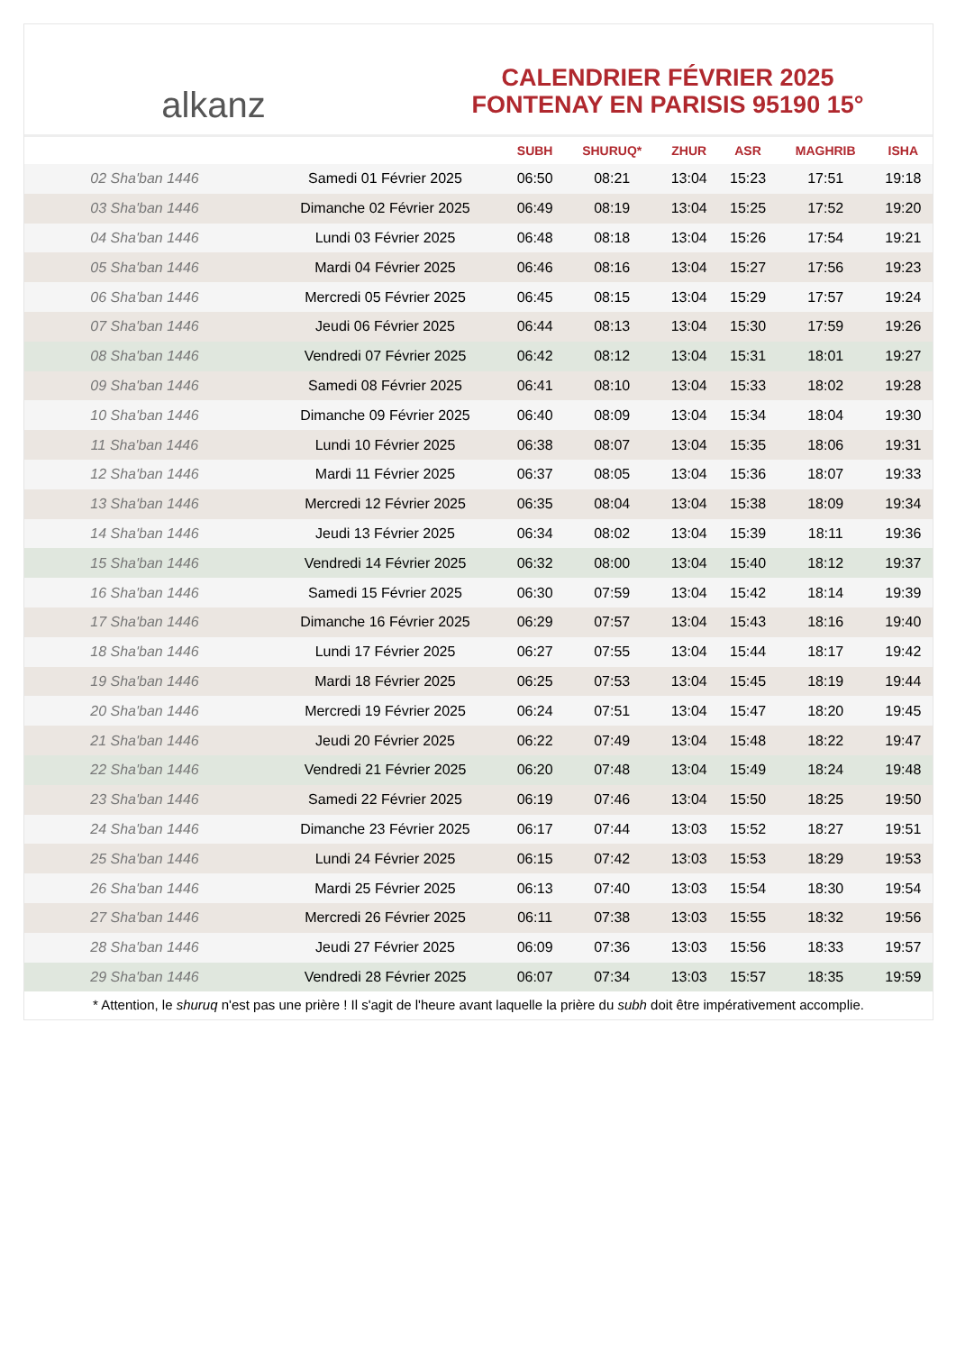alkanz
CALENDRIER FÉVRIER 2025
FONTENAY EN PARISIS 95190 15°
| | | SUBH | SHURUQ* | ZHUR | ASR | MAGHRIB | ISHA |
| --- | --- | --- | --- | --- | --- | --- | --- |
| 02 Sha'ban 1446 | Samedi 01 Février 2025 | 06:50 | 08:21 | 13:04 | 15:23 | 17:51 | 19:18 |
| 03 Sha'ban 1446 | Dimanche 02 Février 2025 | 06:49 | 08:19 | 13:04 | 15:25 | 17:52 | 19:20 |
| 04 Sha'ban 1446 | Lundi 03 Février 2025 | 06:48 | 08:18 | 13:04 | 15:26 | 17:54 | 19:21 |
| 05 Sha'ban 1446 | Mardi 04 Février 2025 | 06:46 | 08:16 | 13:04 | 15:27 | 17:56 | 19:23 |
| 06 Sha'ban 1446 | Mercredi 05 Février 2025 | 06:45 | 08:15 | 13:04 | 15:29 | 17:57 | 19:24 |
| 07 Sha'ban 1446 | Jeudi 06 Février 2025 | 06:44 | 08:13 | 13:04 | 15:30 | 17:59 | 19:26 |
| 08 Sha'ban 1446 | Vendredi 07 Février 2025 | 06:42 | 08:12 | 13:04 | 15:31 | 18:01 | 19:27 |
| 09 Sha'ban 1446 | Samedi 08 Février 2025 | 06:41 | 08:10 | 13:04 | 15:33 | 18:02 | 19:28 |
| 10 Sha'ban 1446 | Dimanche 09 Février 2025 | 06:40 | 08:09 | 13:04 | 15:34 | 18:04 | 19:30 |
| 11 Sha'ban 1446 | Lundi 10 Février 2025 | 06:38 | 08:07 | 13:04 | 15:35 | 18:06 | 19:31 |
| 12 Sha'ban 1446 | Mardi 11 Février 2025 | 06:37 | 08:05 | 13:04 | 15:36 | 18:07 | 19:33 |
| 13 Sha'ban 1446 | Mercredi 12 Février 2025 | 06:35 | 08:04 | 13:04 | 15:38 | 18:09 | 19:34 |
| 14 Sha'ban 1446 | Jeudi 13 Février 2025 | 06:34 | 08:02 | 13:04 | 15:39 | 18:11 | 19:36 |
| 15 Sha'ban 1446 | Vendredi 14 Février 2025 | 06:32 | 08:00 | 13:04 | 15:40 | 18:12 | 19:37 |
| 16 Sha'ban 1446 | Samedi 15 Février 2025 | 06:30 | 07:59 | 13:04 | 15:42 | 18:14 | 19:39 |
| 17 Sha'ban 1446 | Dimanche 16 Février 2025 | 06:29 | 07:57 | 13:04 | 15:43 | 18:16 | 19:40 |
| 18 Sha'ban 1446 | Lundi 17 Février 2025 | 06:27 | 07:55 | 13:04 | 15:44 | 18:17 | 19:42 |
| 19 Sha'ban 1446 | Mardi 18 Février 2025 | 06:25 | 07:53 | 13:04 | 15:45 | 18:19 | 19:44 |
| 20 Sha'ban 1446 | Mercredi 19 Février 2025 | 06:24 | 07:51 | 13:04 | 15:47 | 18:20 | 19:45 |
| 21 Sha'ban 1446 | Jeudi 20 Février 2025 | 06:22 | 07:49 | 13:04 | 15:48 | 18:22 | 19:47 |
| 22 Sha'ban 1446 | Vendredi 21 Février 2025 | 06:20 | 07:48 | 13:04 | 15:49 | 18:24 | 19:48 |
| 23 Sha'ban 1446 | Samedi 22 Février 2025 | 06:19 | 07:46 | 13:04 | 15:50 | 18:25 | 19:50 |
| 24 Sha'ban 1446 | Dimanche 23 Février 2025 | 06:17 | 07:44 | 13:03 | 15:52 | 18:27 | 19:51 |
| 25 Sha'ban 1446 | Lundi 24 Février 2025 | 06:15 | 07:42 | 13:03 | 15:53 | 18:29 | 19:53 |
| 26 Sha'ban 1446 | Mardi 25 Février 2025 | 06:13 | 07:40 | 13:03 | 15:54 | 18:30 | 19:54 |
| 27 Sha'ban 1446 | Mercredi 26 Février 2025 | 06:11 | 07:38 | 13:03 | 15:55 | 18:32 | 19:56 |
| 28 Sha'ban 1446 | Jeudi 27 Février 2025 | 06:09 | 07:36 | 13:03 | 15:56 | 18:33 | 19:57 |
| 29 Sha'ban 1446 | Vendredi 28 Février 2025 | 06:07 | 07:34 | 13:03 | 15:57 | 18:35 | 19:59 |
* Attention, le shuruq n'est pas une prière ! Il s'agit de l'heure avant laquelle la prière du subh doit être impérativement accomplie.